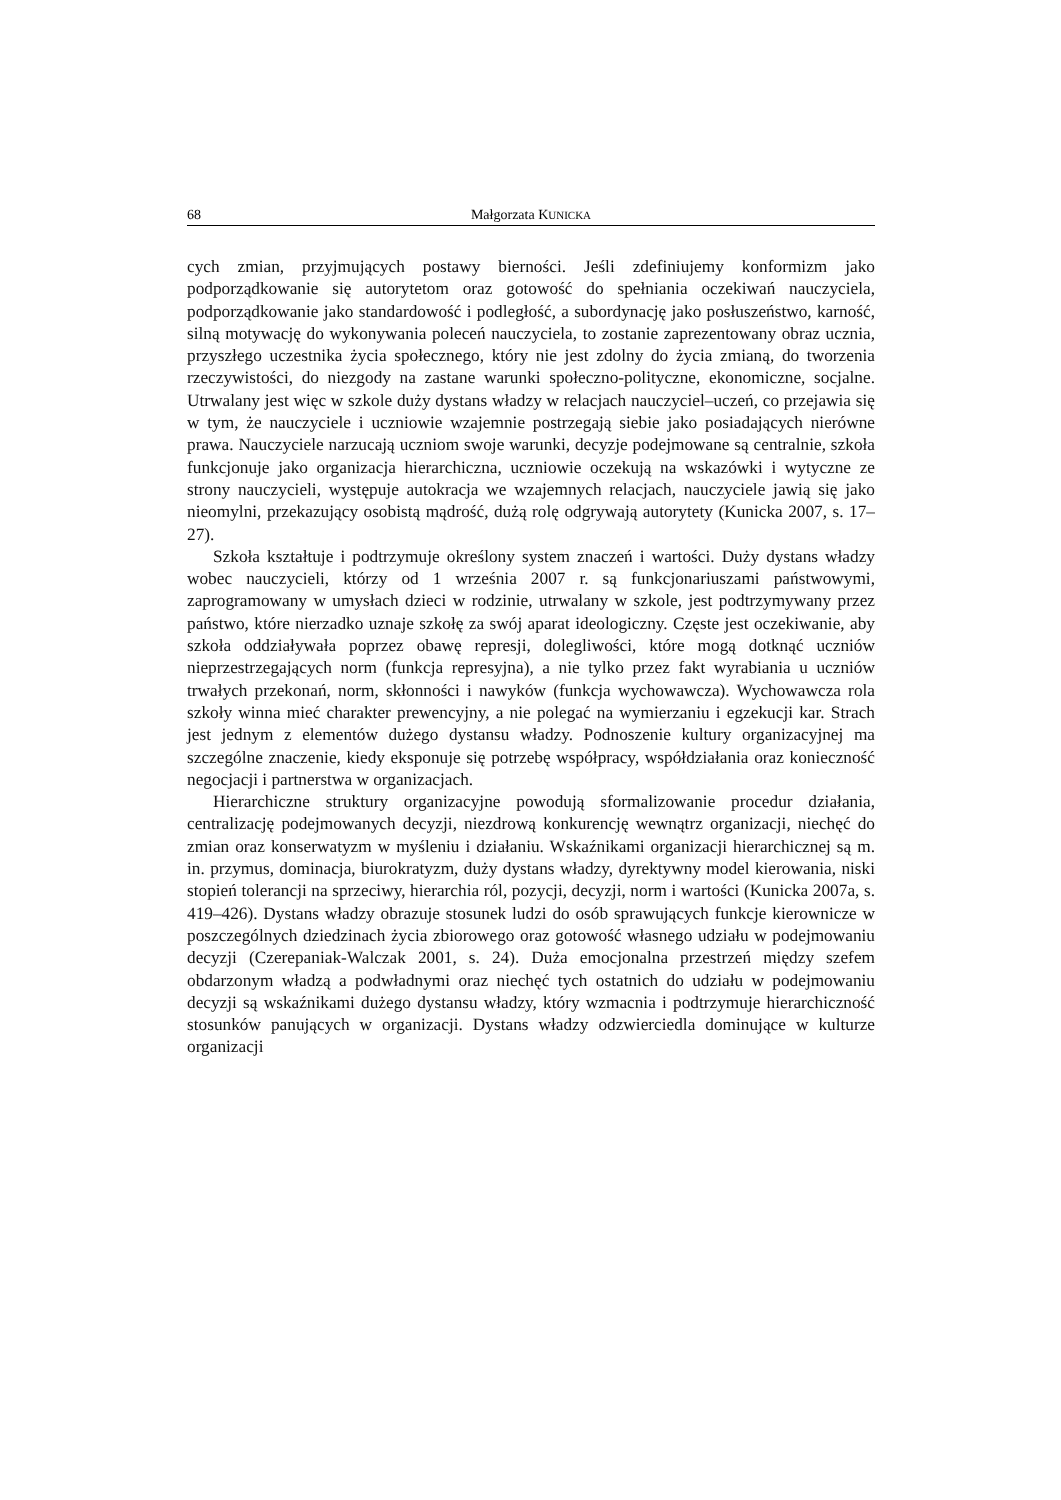68 Małgorzata KUNICKA
cych zmian, przyjmujących postawy bierności. Jeśli zdefiniujemy konformizm jako podporządkowanie się autorytetom oraz gotowość do spełniania oczekiwań nauczyciela, podporządkowanie jako standardowość i podległość, a subordynację jako posłuszeństwo, karność, silną motywację do wykonywania poleceń nauczyciela, to zostanie zaprezentowany obraz ucznia, przyszłego uczestnika życia społecznego, który nie jest zdolny do życia zmianą, do tworzenia rzeczywistości, do niezgody na zastane warunki społeczno-polityczne, ekonomiczne, socjalne. Utrwalany jest więc w szkole duży dystans władzy w relacjach nauczyciel–uczeń, co przejawia się w tym, że nauczyciele i uczniowie wzajemnie postrzegają siebie jako posiadających nierówne prawa. Nauczyciele narzucają uczniom swoje warunki, decyzje podejmowane są centralnie, szkoła funkcjonuje jako organizacja hierarchiczna, uczniowie oczekują na wskazówki i wytyczne ze strony nauczycieli, występuje autokracja we wzajemnych relacjach, nauczyciele jawią się jako nieomylni, przekazujący osobistą mądrość, dużą rolę odgrywają autorytety (Kunicka 2007, s. 17–27).
Szkoła kształtuje i podtrzymuje określony system znaczeń i wartości. Duży dystans władzy wobec nauczycieli, którzy od 1 września 2007 r. są funkcjonariuszami państwowymi, zaprogramowany w umysłach dzieci w rodzinie, utrwalany w szkole, jest podtrzymywany przez państwo, które nierzadko uznaje szkołę za swój aparat ideologiczny. Częste jest oczekiwanie, aby szkoła oddziaływała poprzez obawę represji, dolegliwości, które mogą dotknąć uczniów nieprzestrzegających norm (funkcja represyjna), a nie tylko przez fakt wyrabiania u uczniów trwałych przekonań, norm, skłonności i nawyków (funkcja wychowawcza). Wychowawcza rola szkoły winna mieć charakter prewencyjny, a nie polegać na wymierzaniu i egzekucji kar. Strach jest jednym z elementów dużego dystansu władzy. Podnoszenie kultury organizacyjnej ma szczególne znaczenie, kiedy eksponuje się potrzebę współpracy, współdziałania oraz konieczność negocjacji i partnerstwa w organizacjach.
Hierarchiczne struktury organizacyjne powodują sformalizowanie procedur działania, centralizację podejmowanych decyzji, niezdrową konkurencję wewnątrz organizacji, niechęć do zmian oraz konserwatyzm w myśleniu i działaniu. Wskaźnikami organizacji hierarchicznej są m. in. przymus, dominacja, biurokratyzm, duży dystans władzy, dyrektywny model kierowania, niski stopień tolerancji na sprzeciwy, hierarchia ról, pozycji, decyzji, norm i wartości (Kunicka 2007a, s. 419–426). Dystans władzy obrazuje stosunek ludzi do osób sprawujących funkcje kierownicze w poszczególnych dziedzinach życia zbiorowego oraz gotowość własnego udziału w podejmowaniu decyzji (Czerepaniak-Walczak 2001, s. 24). Duża emocjonalna przestrzeń między szefem obdarzonym władzą a podwładnymi oraz niechęć tych ostatnich do udziału w podejmowaniu decyzji są wskaźnikami dużego dystansu władzy, który wzmacnia i podtrzymuje hierarchiczność stosunków panujących w organizacji. Dystans władzy odzwierciedla dominujące w kulturze organizacji